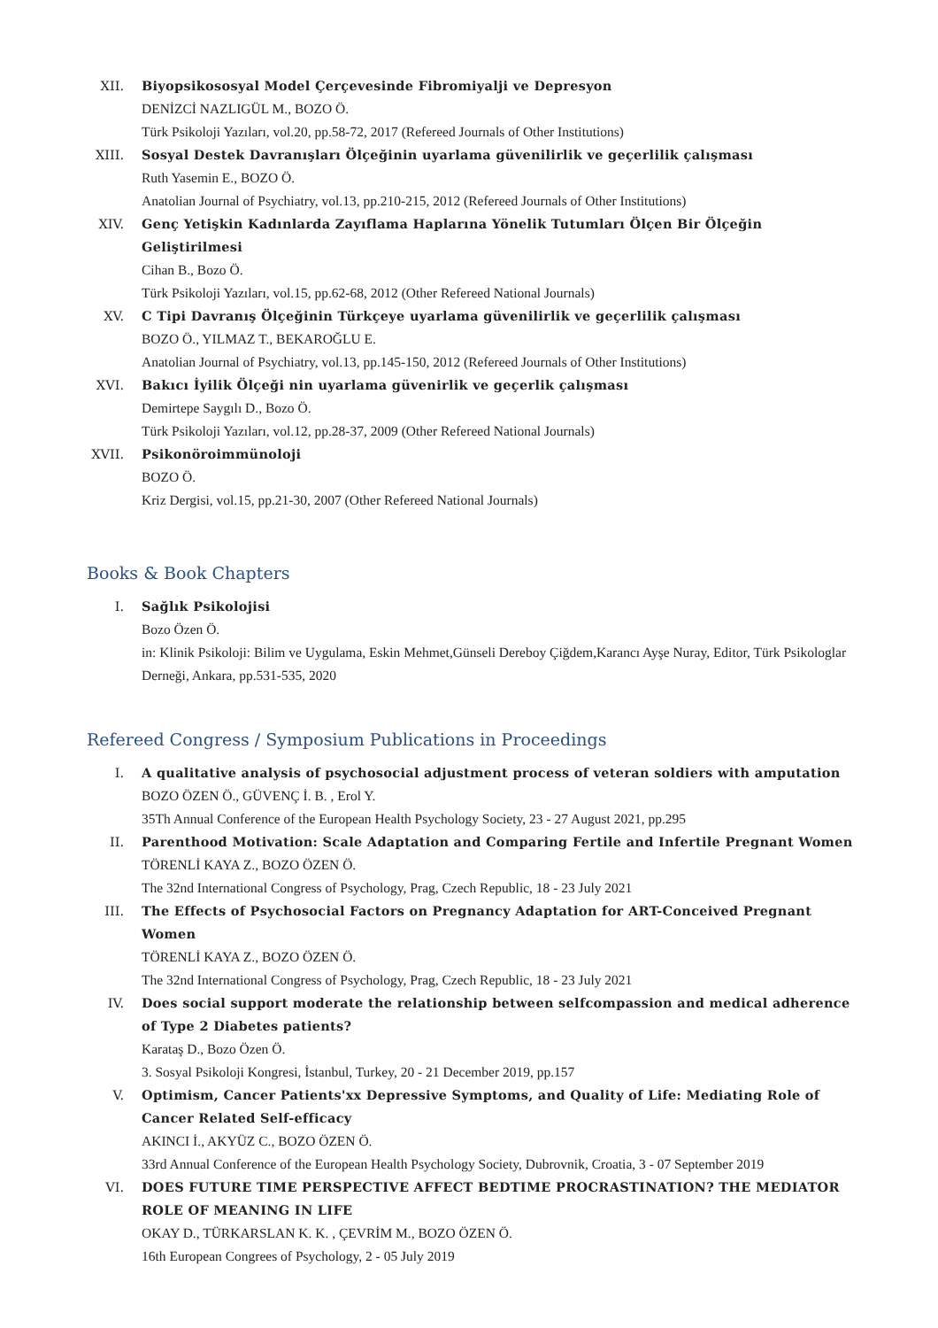XII. Biyopsikososyal Model Çerçevesinde Fibromiyalji ve Depresyon
DENİZCİ NAZLIGÜL M., BOZO Ö.
Türk Psikoloji Yazıları, vol.20, pp.58-72, 2017 (Refereed Journals of Other Institutions)
XIII. Sosyal Destek Davranışları Ölçeğinin uyarlama güvenilirlik ve geçerlilik çalışması
Ruth Yasemin E., BOZO Ö.
Anatolian Journal of Psychiatry, vol.13, pp.210-215, 2012 (Refereed Journals of Other Institutions)
XIV. Genç Yetişkin Kadınlarda Zayıflama Haplarına Yönelik Tutumları Ölçen Bir Ölçeğin Geliştirilmesi
Cihan B., Bozo Ö.
Türk Psikoloji Yazıları, vol.15, pp.62-68, 2012 (Other Refereed National Journals)
XV. C Tipi Davranış Ölçeğinin Türkçeye uyarlama güvenilirlik ve geçerlilik çalışması
BOZO Ö., YILMAZ T., BEKAROĞLU E.
Anatolian Journal of Psychiatry, vol.13, pp.145-150, 2012 (Refereed Journals of Other Institutions)
XVI. Bakıcı İyilik Ölçeği nin uyarlama güvenirlik ve geçerlik çalışması
Demirtepe Saygılı D., Bozo Ö.
Türk Psikoloji Yazıları, vol.12, pp.28-37, 2009 (Other Refereed National Journals)
XVII. Psikonöroimmünoloji
BOZO Ö.
Kriz Dergisi, vol.15, pp.21-30, 2007 (Other Refereed National Journals)
Books & Book Chapters
I. Sağlık Psikolojisi
Bozo Özen Ö.
in: Klinik Psikoloji: Bilim ve Uygulama, Eskin Mehmet,Günseli Dereboy Çiğdem,Karancı Ayşe Nuray, Editor, Türk Psikologlar Derneği, Ankara, pp.531-535, 2020
Refereed Congress / Symposium Publications in Proceedings
I. A qualitative analysis of psychosocial adjustment process of veteran soldiers with amputation
BOZO ÖZEN Ö., GÜVENÇ İ. B. , Erol Y.
35Th Annual Conference of the European Health Psychology Society, 23 - 27 August 2021, pp.295
II. Parenthood Motivation: Scale Adaptation and Comparing Fertile and Infertile Pregnant Women
TÖRENLİ KAYA Z., BOZO ÖZEN Ö.
The 32nd International Congress of Psychology, Prag, Czech Republic, 18 - 23 July 2021
III. The Effects of Psychosocial Factors on Pregnancy Adaptation for ART-Conceived Pregnant Women
TÖRENLİ KAYA Z., BOZO ÖZEN Ö.
The 32nd International Congress of Psychology, Prag, Czech Republic, 18 - 23 July 2021
IV. Does social support moderate the relationship between selfcompassion and medical adherence of Type 2 Diabetes patients?
Karataş D., Bozo Özen Ö.
3. Sosyal Psikoloji Kongresi, İstanbul, Turkey, 20 - 21 December 2019, pp.157
V. Optimism, Cancer Patients'xx Depressive Symptoms, and Quality of Life: Mediating Role of Cancer Related Self-efficacy
AKINCI İ., AKYÜZ C., BOZO ÖZEN Ö.
33rd Annual Conference of the European Health Psychology Society, Dubrovnik, Croatia, 3 - 07 September 2019
VI. DOES FUTURE TIME PERSPECTIVE AFFECT BEDTIME PROCRASTINATION? THE MEDIATOR ROLE OF MEANING IN LIFE
OKAY D., TÜRKARSLAN K. K. , ÇEVRİM M., BOZO ÖZEN Ö.
16th European Congrees of Psychology, 2 - 05 July 2019